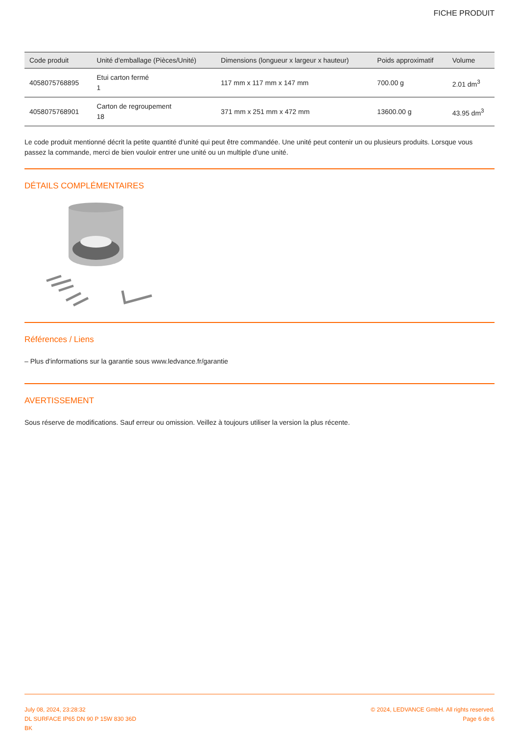FICHE PRODUIT
| Code produit | Unité d'emballage (Pièces/Unité) | Dimensions (longueur x largeur x hauteur) | Poids approximatif | Volume |
| --- | --- | --- | --- | --- |
| 4058075768895 | Etui carton fermé 1 | 117 mm x 117 mm x 147 mm | 700.00 g | 2.01 dm<sup>3</sup> |
| 4058075768901 | Carton de regroupement 18 | 371 mm x 251 mm x 472 mm | 13600.00 g | 43.95 dm<sup>3</sup> |
Le code produit mentionné décrit la petite quantité d’unité qui peut être commandée. Une unité peut contenir un ou plusieurs produits. Lorsque vous passez la commande, merci de bien vouloir entrer une unité ou un multiple d’une unité.
DÉTAILS COMPLÉMENTAIRES
Références / Liens
– Plus d'informations sur la garantie sous www.ledvance.fr/garantie
AVERTISSEMENT
Sous réserve de modifications. Sauf erreur ou omission. Veillez à toujours utiliser la version la plus récente.
July 08, 2024, 23:28:32
DL SURFACE IP65 DN 90 P 15W 830 36D
BK
© 2024, LEDVANCE GmbH. All rights reserved.
Page 6 de 6